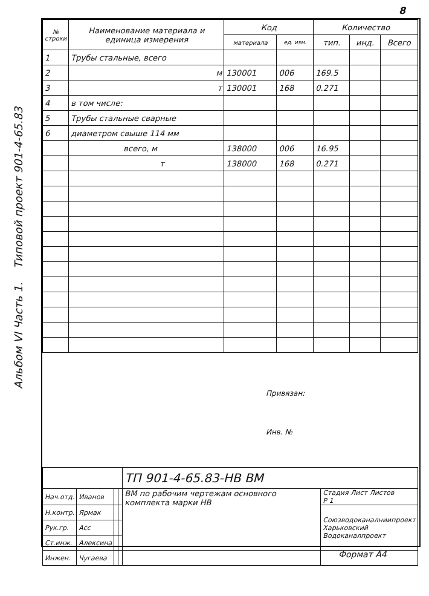8
Альбом VI Часть 1. Типовой проект 901-4-65.83
| № строки | Наименование материала и единица измерения | Код | | Количество | | |
| --- | --- | --- | --- | --- | --- | --- |
| | | материала | ед. изм. | тип. | инд. | Всего |
| 1 | Трубы стальные, всего | | | | | |
| 2 | м | 130001 | 006 | 169.5 | | |
| 3 | т | 130001 | 168 | 0.271 | | |
| 4 | в том числе: | | | | | |
| 5 | Трубы стальные сварные | | | | | |
| 6 | диаметром свыше 114 мм | | | | | |
| | всего, м | 138000 | 006 | 16.95 | | |
| | т | 138000 | 168 | 0.271 | | |
Привязан:
Инв. №
| | | | | ТП 901-4-65.83-НВ ВМ | |
| Нач.отд. | Иванов | | | ВМ по рабочим чертежам основного комплекта марки НВ | Стадия Лист Листов Р 1 |
| Н.контр. | Ярмак | | | | Союзводоканалниипроект Харьковский Водоканалпроект |
| Рук.гр. | Асс | | | | |
| Ст.инж. | Алексина | | | | |
| Инжен. | Чугаева | | | | |
Формат А4